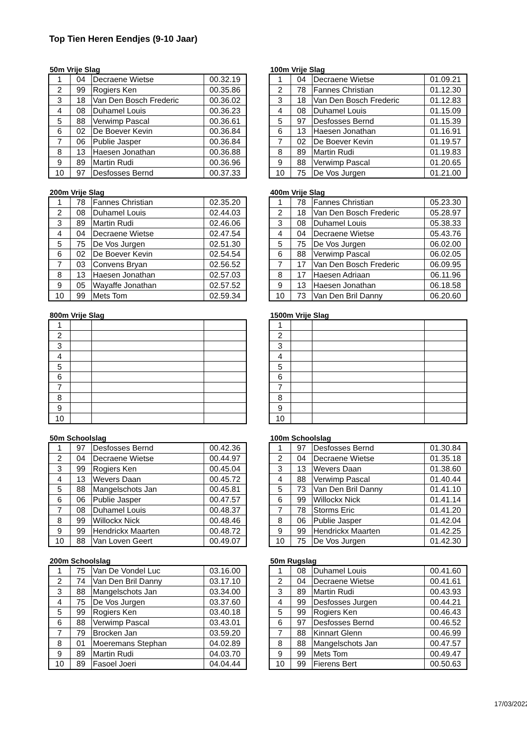Top Tien Heren Eendjes (9-10 Jaar)
50m Vrije Slag
| 1 | 04 | Decraene Wietse | 00.32.19 |
| 2 | 99 | Rogiers Ken | 00.35.86 |
| 3 | 18 | Van Den Bosch Frederic | 00.36.02 |
| 4 | 08 | Duhamel Louis | 00.36.23 |
| 5 | 88 | Verwimp Pascal | 00.36.61 |
| 6 | 02 | De Boever Kevin | 00.36.84 |
| 7 | 06 | Publie Jasper | 00.36.84 |
| 8 | 13 | Haesen Jonathan | 00.36.88 |
| 9 | 89 | Martin Rudi | 00.36.96 |
| 10 | 97 | Desfosses Bernd | 00.37.33 |
100m Vrije Slag
| 1 | 04 | Decraene Wietse | 01.09.21 |
| 2 | 78 | Fannes Christian | 01.12.30 |
| 3 | 18 | Van Den Bosch Frederic | 01.12.83 |
| 4 | 08 | Duhamel Louis | 01.15.09 |
| 5 | 97 | Desfosses Bernd | 01.15.39 |
| 6 | 13 | Haesen Jonathan | 01.16.91 |
| 7 | 02 | De Boever Kevin | 01.19.57 |
| 8 | 89 | Martin Rudi | 01.19.83 |
| 9 | 88 | Verwimp Pascal | 01.20.65 |
| 10 | 75 | De Vos Jurgen | 01.21.00 |
200m Vrije Slag
| 1 | 78 | Fannes Christian | 02.35.20 |
| 2 | 08 | Duhamel Louis | 02.44.03 |
| 3 | 89 | Martin Rudi | 02.46.06 |
| 4 | 04 | Decraene Wietse | 02.47.54 |
| 5 | 75 | De Vos Jurgen | 02.51.30 |
| 6 | 02 | De Boever Kevin | 02.54.54 |
| 7 | 03 | Convens Bryan | 02.56.52 |
| 8 | 13 | Haesen Jonathan | 02.57.03 |
| 9 | 05 | Wayaffe Jonathan | 02.57.52 |
| 10 | 99 | Mets Tom | 02.59.34 |
400m Vrije Slag
| 1 | 78 | Fannes Christian | 05.23.30 |
| 2 | 18 | Van Den Bosch Frederic | 05.28.97 |
| 3 | 08 | Duhamel Louis | 05.38.33 |
| 4 | 04 | Decraene Wietse | 05.43.76 |
| 5 | 75 | De Vos Jurgen | 06.02.00 |
| 6 | 88 | Verwimp Pascal | 06.02.05 |
| 7 | 17 | Van Den Bosch Frederic | 06.09.95 |
| 8 | 17 | Haesen Adriaan | 06.11.96 |
| 9 | 13 | Haesen Jonathan | 06.18.58 |
| 10 | 73 | Van Den Bril Danny | 06.20.60 |
800m Vrije Slag
| 1 | | | |
| 2 | | | |
| 3 | | | |
| 4 | | | |
| 5 | | | |
| 6 | | | |
| 7 | | | |
| 8 | | | |
| 9 | | | |
| 10 | | | |
1500m Vrije Slag
| 1 | | | |
| 2 | | | |
| 3 | | | |
| 4 | | | |
| 5 | | | |
| 6 | | | |
| 7 | | | |
| 8 | | | |
| 9 | | | |
| 10 | | | |
50m Schoolslag
| 1 | 97 | Desfosses Bernd | 00.42.36 |
| 2 | 04 | Decraene Wietse | 00.44.97 |
| 3 | 99 | Rogiers Ken | 00.45.04 |
| 4 | 13 | Wevers Daan | 00.45.72 |
| 5 | 88 | Mangelschots Jan | 00.45.81 |
| 6 | 06 | Publie Jasper | 00.47.57 |
| 7 | 08 | Duhamel Louis | 00.48.37 |
| 8 | 99 | Willockx Nick | 00.48.46 |
| 9 | 99 | Hendrickx Maarten | 00.48.72 |
| 10 | 88 | Van Loven Geert | 00.49.07 |
100m Schoolslag
| 1 | 97 | Desfosses Bernd | 01.30.84 |
| 2 | 04 | Decraene Wietse | 01.35.18 |
| 3 | 13 | Wevers Daan | 01.38.60 |
| 4 | 88 | Verwimp Pascal | 01.40.44 |
| 5 | 73 | Van Den Bril Danny | 01.41.10 |
| 6 | 99 | Willockx Nick | 01.41.14 |
| 7 | 78 | Storms Eric | 01.41.20 |
| 8 | 06 | Publie Jasper | 01.42.04 |
| 9 | 99 | Hendrickx Maarten | 01.42.25 |
| 10 | 75 | De Vos Jurgen | 01.42.30 |
200m Schoolslag
| 1 | 75 | Van De Vondel Luc | 03.16.00 |
| 2 | 74 | Van Den Bril Danny | 03.17.10 |
| 3 | 88 | Mangelschots Jan | 03.34.00 |
| 4 | 75 | De Vos Jurgen | 03.37.60 |
| 5 | 99 | Rogiers Ken | 03.40.18 |
| 6 | 88 | Verwimp Pascal | 03.43.01 |
| 7 | 79 | Brocken Jan | 03.59.20 |
| 8 | 01 | Moeremans Stephan | 04.02.89 |
| 9 | 89 | Martin Rudi | 04.03.70 |
| 10 | 89 | Fasoel Joeri | 04.04.44 |
50m Rugslag
| 1 | 08 | Duhamel Louis | 00.41.60 |
| 2 | 04 | Decraene Wietse | 00.41.61 |
| 3 | 89 | Martin Rudi | 00.43.93 |
| 4 | 99 | Desfosses Jurgen | 00.44.21 |
| 5 | 99 | Rogiers Ken | 00.46.43 |
| 6 | 97 | Desfosses Bernd | 00.46.52 |
| 7 | 88 | Kinnart Glenn | 00.46.99 |
| 8 | 88 | Mangelschots Jan | 00.47.57 |
| 9 | 99 | Mets Tom | 00.49.47 |
| 10 | 99 | Fierens Bert | 00.50.63 |
17/03/2022